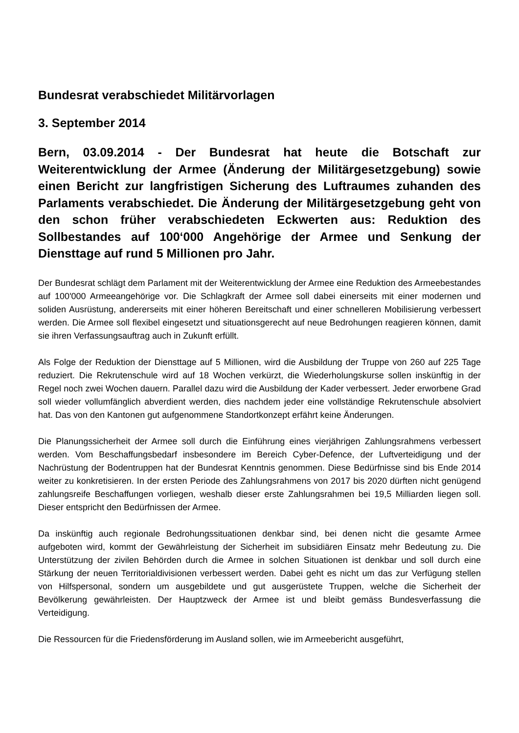Bundesrat verabschiedet Militärvorlagen
3. September 2014
Bern, 03.09.2014 - Der Bundesrat hat heute die Botschaft zur Weiterentwicklung der Armee (Änderung der Militärgesetzgebung) sowie einen Bericht zur langfristigen Sicherung des Luftraumes zuhanden des Parlaments verabschiedet. Die Änderung der Militärgesetzgebung geht von den schon früher verabschiedeten Eckwerten aus: Reduktion des Sollbestandes auf 100‘000 Angehörige der Armee und Senkung der Diensttage auf rund 5 Millionen pro Jahr.
Der Bundesrat schlägt dem Parlament mit der Weiterentwicklung der Armee eine Reduktion des Armeebestandes auf 100'000 Armeeangehörige vor. Die Schlagkraft der Armee soll dabei einerseits mit einer modernen und soliden Ausrüstung, andererseits mit einer höheren Bereitschaft und einer schnelleren Mobilisierung verbessert werden. Die Armee soll flexibel eingesetzt und situationsgerecht auf neue Bedrohungen reagieren können, damit sie ihren Verfassungsauftrag auch in Zukunft erfüllt.
Als Folge der Reduktion der Diensttage auf 5 Millionen, wird die Ausbildung der Truppe von 260 auf 225 Tage reduziert. Die Rekrutenschule wird auf 18 Wochen verkürzt, die Wiederholungskurse sollen inskünftig in der Regel noch zwei Wochen dauern. Parallel dazu wird die Ausbildung der Kader verbessert. Jeder erworbene Grad soll wieder vollumfänglich abverdient werden, dies nachdem jeder eine vollständige Rekrutenschule absolviert hat. Das von den Kantonen gut aufgenommene Standortkonzept erfährt keine Änderungen.
Die Planungssicherheit der Armee soll durch die Einführung eines vierjährigen Zahlungsrahmens verbessert werden. Vom Beschaffungsbedarf insbesondere im Bereich Cyber-Defence, der Luftverteidigung und der Nachrüstung der Bodentruppen hat der Bundesrat Kenntnis genommen. Diese Bedürfnisse sind bis Ende 2014 weiter zu konkretisieren. In der ersten Periode des Zahlungsrahmens von 2017 bis 2020 dürften nicht genügend zahlungsreife Beschaffungen vorliegen, weshalb dieser erste Zahlungsrahmen bei 19,5 Milliarden liegen soll. Dieser entspricht den Bedürfnissen der Armee.
Da inskünftig auch regionale Bedrohungssituationen denkbar sind, bei denen nicht die gesamte Armee aufgeboten wird, kommt der Gewährleistung der Sicherheit im subsidiären Einsatz mehr Bedeutung zu. Die Unterstützung der zivilen Behörden durch die Armee in solchen Situationen ist denkbar und soll durch eine Stärkung der neuen Territorialdivisionen verbessert werden. Dabei geht es nicht um das zur Verfügung stellen von Hilfspersonal, sondern um ausgebildete und gut ausgerüstete Truppen, welche die Sicherheit der Bevölkerung gewährleisten. Der Hauptzweck der Armee ist und bleibt gemäss Bundesverfassung die Verteidigung.
Die Ressourcen für die Friedensförderung im Ausland sollen, wie im Armeebericht ausgeführt,